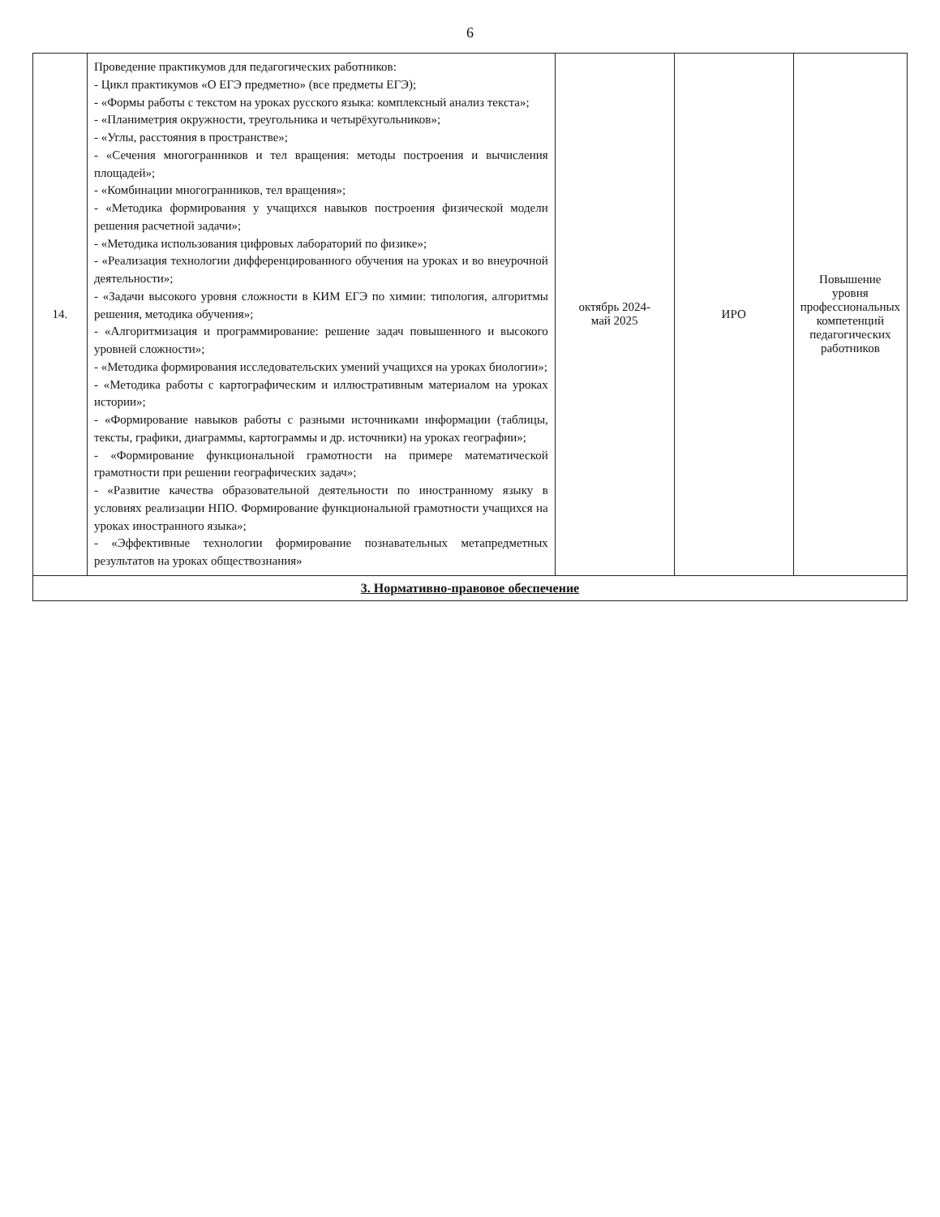6
| 14. | Проведение практикумов для педагогических работников: - Цикл практикумов «О ЕГЭ предметно» (все предметы ЕГЭ); - «Формы работы с текстом на уроках русского языка: комплексный анализ текста»; - «Планиметрия окружности, треугольника и четырёхугольников»; - «Углы, расстояния в пространстве»; - «Сечения многогранников и тел вращения: методы построения и вычисления площадей»; - «Комбинации многогранников, тел вращения»; - «Методика формирования у учащихся навыков построения физической модели решения расчетной задачи»; - «Методика использования цифровых лабораторий по физике»; - «Реализация технологии дифференцированного обучения на уроках и во внеурочной деятельности»; - «Задачи высокого уровня сложности в КИМ ЕГЭ по химии: типология, алгоритмы решения, методика обучения»; - «Алгоритмизация и программирование: решение задач повышенного и высокого уровней сложности»; - «Методика формирования исследовательских умений учащихся на уроках биологии»; - «Методика работы с картографическим и иллюстративным материалом на уроках истории»; - «Формирование навыков работы с разными источниками информации (таблицы, тексты, графики, диаграммы, картограммы и др. источники) на уроках географии»; - «Формирование функциональной грамотности на примере математической грамотности при решении географических задач»; - «Развитие качества образовательной деятельности по иностранному языку в условиях реализации НПО. Формирование функциональной грамотности учащихся на уроках иностранного языка»; - «Эффективные технологии формирование познавательных метапредметных результатов на уроках обществознания» | октябрь 2024- май 2025 | ИРО | Повышение уровня профессиональных компетенций педагогических работников |
| 3. Нормативно-правовое обеспечение | | | | |